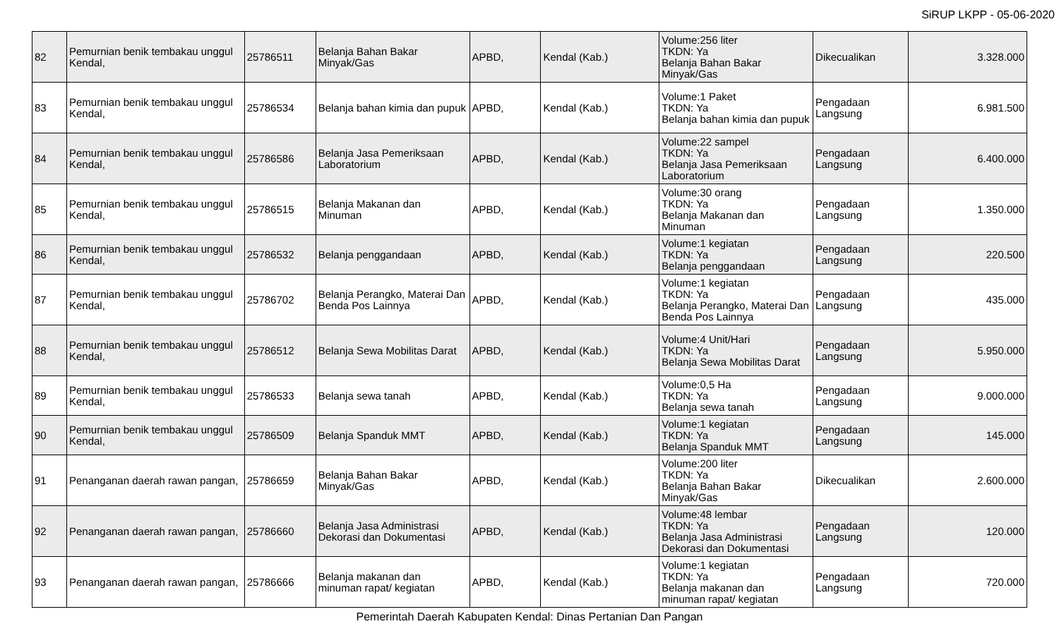SiRUP LKPP - 05-06-2020
| 82 | Pemurnian benik tembakau unggul Kendal, | 25786511 | Belanja Bahan Bakar Minyak/Gas | APBD, | Kendal (Kab.) | Volume:256 liter TKDN: Ya Belanja Bahan Bakar Minyak/Gas | Dikecualikan | 3.328.000 |
| 83 | Pemurnian benik tembakau unggul Kendal, | 25786534 | Belanja bahan kimia dan pupuk | APBD, | Kendal (Kab.) | Volume:1 Paket TKDN: Ya Belanja bahan kimia dan pupuk | Pengadaan Langsung | 6.981.500 |
| 84 | Pemurnian benik tembakau unggul Kendal, | 25786586 | Belanja Jasa Pemeriksaan Laboratorium | APBD, | Kendal (Kab.) | Volume:22 sampel TKDN: Ya Belanja Jasa Pemeriksaan Laboratorium | Pengadaan Langsung | 6.400.000 |
| 85 | Pemurnian benik tembakau unggul Kendal, | 25786515 | Belanja Makanan dan Minuman | APBD, | Kendal (Kab.) | Volume:30 orang TKDN: Ya Belanja Makanan dan Minuman | Pengadaan Langsung | 1.350.000 |
| 86 | Pemurnian benik tembakau unggul Kendal, | 25786532 | Belanja penggandaan | APBD, | Kendal (Kab.) | Volume:1 kegiatan TKDN: Ya Belanja penggandaan | Pengadaan Langsung | 220.500 |
| 87 | Pemurnian benik tembakau unggul Kendal, | 25786702 | Belanja Perangko, Materai Dan Benda Pos Lainnya | APBD, | Kendal (Kab.) | Volume:1 kegiatan TKDN: Ya Belanja Perangko, Materai Dan Benda Pos Lainnya | Pengadaan Langsung | 435.000 |
| 88 | Pemurnian benik tembakau unggul Kendal, | 25786512 | Belanja Sewa Mobilitas Darat | APBD, | Kendal (Kab.) | Volume:4 Unit/Hari TKDN: Ya Belanja Sewa Mobilitas Darat | Pengadaan Langsung | 5.950.000 |
| 89 | Pemurnian benik tembakau unggul Kendal, | 25786533 | Belanja sewa tanah | APBD, | Kendal (Kab.) | Volume:0,5 Ha TKDN: Ya Belanja sewa tanah | Pengadaan Langsung | 9.000.000 |
| 90 | Pemurnian benik tembakau unggul Kendal, | 25786509 | Belanja Spanduk MMT | APBD, | Kendal (Kab.) | Volume:1 kegiatan TKDN: Ya Belanja Spanduk MMT | Pengadaan Langsung | 145.000 |
| 91 | Penanganan daerah rawan pangan, | 25786659 | Belanja Bahan Bakar Minyak/Gas | APBD, | Kendal (Kab.) | Volume:200 liter TKDN: Ya Belanja Bahan Bakar Minyak/Gas | Dikecualikan | 2.600.000 |
| 92 | Penanganan daerah rawan pangan, | 25786660 | Belanja Jasa Administrasi Dekorasi dan Dokumentasi | APBD, | Kendal (Kab.) | Volume:48 lembar TKDN: Ya Belanja Jasa Administrasi Dekorasi dan Dokumentasi | Pengadaan Langsung | 120.000 |
| 93 | Penanganan daerah rawan pangan, | 25786666 | Belanja makanan dan minuman rapat/ kegiatan | APBD, | Kendal (Kab.) | Volume:1 kegiatan TKDN: Ya Belanja makanan dan minuman rapat/ kegiatan | Pengadaan Langsung | 720.000 |
Pemerintah Daerah Kabupaten Kendal: Dinas Pertanian Dan Pangan